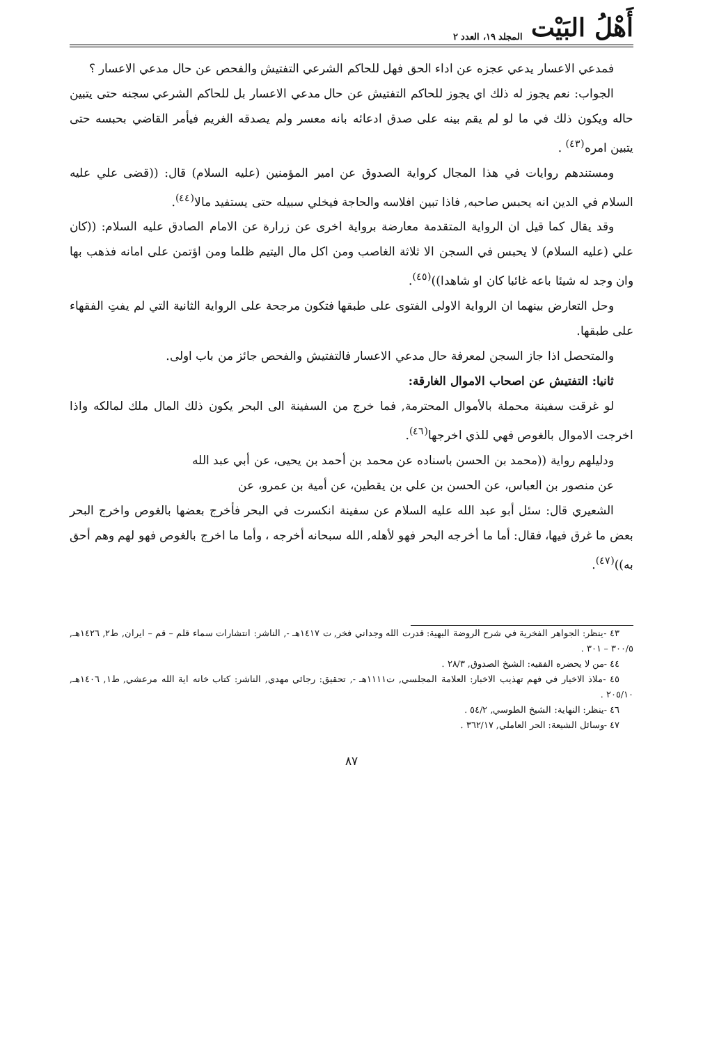أَهْلُ البَيْت المجلد ١٩، العدد ٢
فمدعي الاعسار يدعي عجزه عن اداء الحق فهل للحاكم الشرعي التفتيش والفحص عن حال مدعي الاعسار ؟
الجواب: نعم يجوز له ذلك اي يجوز للحاكم التفتيش عن حال مدعي الاعسار بل للحاكم الشرعي سجنه حتى يتبين حاله ويكون ذلك في ما لو لم يقم بينه على صدق ادعائه بانه معسر ولم يصدقه الغريم فيأمر القاضي بحبسه حتى يتبين امره<sup>(٤٣)</sup> .
ومستندهم روايات في هذا المجال كرواية الصدوق عن امير المؤمنين (عليه السلام) قال: ((قضى علي عليه السلام في الدين انه يحبس صاحبه, فاذا تبين افلاسه والحاجة فيخلي سبيله حتى يستفيد مالا<sup>(٤٤)</sup>.
وقد يقال كما قيل ان الرواية المتقدمة معارضة برواية اخرى عن زرارة عن الامام الصادق عليه السلام: ((كان علي (عليه السلام) لا يحبس في السجن الا ثلاثة الغاصب ومن اكل مال اليتيم ظلما ومن اؤتمن على امانه فذهب بها وان وجد له شيئا باعه غائبا كان او شاهدا))<sup>(٤٥)</sup>.
وحل التعارض بينهما ان الرواية الاولى الفتوى على طبقها فتكون مرجحة على الرواية الثانية التي لم يفتِ الفقهاء على طبقها.
والمتحصل اذا جاز السجن لمعرفة حال مدعي الاعسار فالتفتيش والفحص جائز من باب اولى.
ثانيا: التفتيش عن اصحاب الاموال الغارقة:
لو غرقت سفينة محملة بالأموال المحترمة, فما خرج من السفينة الى البحر يكون ذلك المال ملك لمالكه واذا اخرجت الاموال بالغوص فهي للذي اخرجها<sup>(٤٦)</sup>.
ودليلهم رواية ((محمد بن الحسن باسناده عن محمد بن أحمد بن يحيى، عن أبي عبد الله
عن منصور بن العباس، عن الحسن بن علي بن يقطين، عن أمية بن عمرو، عن
الشعيري قال: سئل أبو عبد الله عليه السلام عن سفينة انكسرت في البحر فأخرج بعضها بالغوص واخرج البحر بعض ما غرق فيها، فقال: أما ما أخرجه البحر فهو لأهله, الله سبحانه أخرجه ، وأما ما اخرج بالغوص فهو لهم وهم أحق به))<sup>(٤٧)</sup>.
٤٣ -ينظر: الجواهر الفخرية في شرح الروضة البهية: قدرت الله وجداني فخر, ت ١٤١٧هـ -, الناشر: انتشارات سماء قلم – قم – ايران, ط٢, ١٤٢٦هـ, ٣٠٠/٥ – ٣٠١ .
٤٤ -من لا يحضره الفقيه: الشيخ الصدوق, ٢٨/٣ .
٤٥ -ملاذ الاخيار في فهم تهذيب الاخبار: العلامة المجلسي, ت١١١١هـ -, تحقيق: رجائي مهدي, الناشر: كتاب خانه اية الله مرعشي, ط١, ١٤٠٦هـ, ٢٠٥/١٠ .
٤٦ -ينظر: النهاية: الشيخ الطوسي, ٥٤/٢ .
٤٧ -وسائل الشيعة: الحر العاملي, ٣٦٢/١٧ .
٨٧